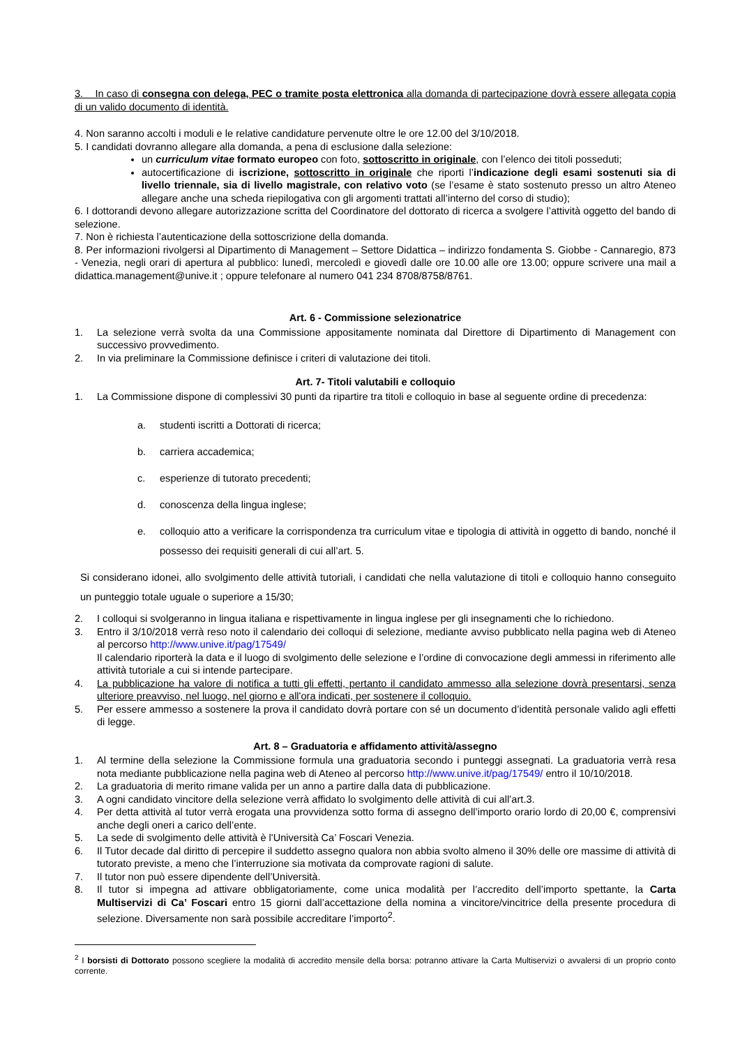3. In caso di consegna con delega, PEC o tramite posta elettronica alla domanda di partecipazione dovrà essere allegata copia di un valido documento di identità.
4. Non saranno accolti i moduli e le relative candidature pervenute oltre le ore 12.00 del 3/10/2018.
5. I candidati dovranno allegare alla domanda, a pena di esclusione dalla selezione:
un curriculum vitae formato europeo con foto, sottoscritto in originale, con l’elenco dei titoli posseduti;
autocertificazione di iscrizione, sottoscritto in originale che riporti l’indicazione degli esami sostenuti sia di livello triennale, sia di livello magistrale, con relativo voto (se l’esame è stato sostenuto presso un altro Ateneo allegare anche una scheda riepilogativa con gli argomenti trattati all’interno del corso di studio);
6. I dottorandi devono allegare autorizzazione scritta del Coordinatore del dottorato di ricerca a svolgere l’attività oggetto del bando di selezione.
7. Non è richiesta l’autenticazione della sottoscrizione della domanda.
8. Per informazioni rivolgersi al Dipartimento di Management – Settore Didattica – indirizzo fondamenta S. Giobbe - Cannaregio, 873 - Venezia, negli orari di apertura al pubblico: lunedì, mercoledì e giovedì dalle ore 10.00 alle ore 13.00; oppure scrivere una mail a didattica.management@unive.it ; oppure telefonare al numero 041 234 8708/8758/8761.
Art. 6 - Commissione selezionatrice
1. La selezione verrà svolta da una Commissione appositamente nominata dal Direttore di Dipartimento di Management con successivo provvedimento.
2. In via preliminare la Commissione definisce i criteri di valutazione dei titoli.
Art. 7- Titoli valutabili e colloquio
1. La Commissione dispone di complessivi 30 punti da ripartire tra titoli e colloquio in base al seguente ordine di precedenza:
a. studenti iscritti a Dottorati di ricerca;
b. carriera accademica;
c. esperienze di tutorato precedenti;
d. conoscenza della lingua inglese;
e. colloquio atto a verificare la corrispondenza tra curriculum vitae e tipologia di attività in oggetto di bando, nonché il possesso dei requisiti generali di cui all’art. 5.
Si considerano idonei, allo svolgimento delle attività tutoriali, i candidati che nella valutazione di titoli e colloquio hanno conseguito un punteggio totale uguale o superiore a 15/30;
2. I colloqui si svolgeranno in lingua italiana e rispettivamente in lingua inglese per gli insegnamenti che lo richiedono.
3. Entro il 3/10/2018 verrà reso noto il calendario dei colloqui di selezione, mediante avviso pubblicato nella pagina web di Ateneo al percorso http://www.unive.it/pag/17549/
Il calendario riporterà la data e il luogo di svolgimento delle selezione e l’ordine di convocazione degli ammessi in riferimento alle attività tutoriale a cui si intende partecipare.
4. La pubblicazione ha valore di notifica a tutti gli effetti, pertanto il candidato ammesso alla selezione dovrà presentarsi, senza ulteriore preavviso, nel luogo, nel giorno e all'ora indicati, per sostenere il colloquio.
5. Per essere ammesso a sostenere la prova il candidato dovrà portare con sé un documento d’identità personale valido agli effetti di legge.
Art. 8 – Graduatoria e affidamento attività/assegno
1. Al termine della selezione la Commissione formula una graduatoria secondo i punteggi assegnati. La graduatoria verrà resa nota mediante pubblicazione nella pagina web di Ateneo al percorso http://www.unive.it/pag/17549/ entro il 10/10/2018.
2. La graduatoria di merito rimane valida per un anno a partire dalla data di pubblicazione.
3. A ogni candidato vincitore della selezione verrà affidato lo svolgimento delle attività di cui all’art.3.
4. Per detta attività al tutor verrà erogata una provvidenza sotto forma di assegno dell’importo orario lordo di 20,00 €, comprensivi anche degli oneri a carico dell’ente.
5. La sede di svolgimento delle attività è l'Università Ca’ Foscari Venezia.
6. Il Tutor decade dal diritto di percepire il suddetto assegno qualora non abbia svolto almeno il 30% delle ore massime di attività di tutorato previste, a meno che l’interruzione sia motivata da comprovate ragioni di salute.
7. Il tutor non può essere dipendente dell’Università.
8. Il tutor si impegna ad attivare obbligatoriamente, come unica modalità per l’accredito dell’importo spettante, la Carta Multiservizi di Ca’ Foscari entro 15 giorni dall’accettazione della nomina a vincitore/vincitrice della presente procedura di selezione. Diversamente non sarà possibile accreditare l’importo<sup>2</sup>.
<sup>2</sup> I borsisti di Dottorato possono scegliere la modalità di accredito mensile della borsa: potranno attivare la Carta Multiservizi o avvalersi di un proprio conto corrente.